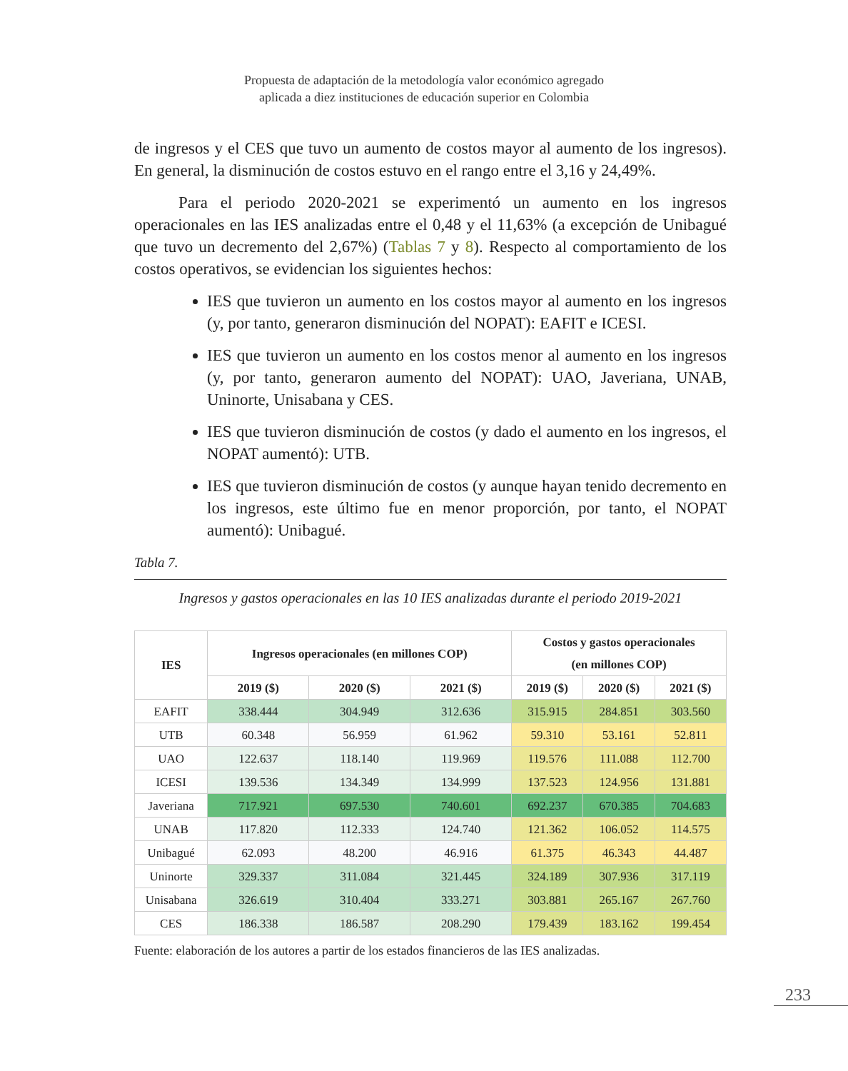Propuesta de adaptación de la metodología valor económico agregado
aplicada a diez instituciones de educación superior en Colombia
de ingresos y el CES que tuvo un aumento de costos mayor al aumento de los ingresos). En general, la disminución de costos estuvo en el rango entre el 3,16 y 24,49%.
Para el periodo 2020-2021 se experimentó un aumento en los ingresos operacionales en las IES analizadas entre el 0,48 y el 11,63% (a excepción de Unibagué que tuvo un decremento del 2,67%) (Tablas 7 y 8). Respecto al comportamiento de los costos operativos, se evidencian los siguientes hechos:
IES que tuvieron un aumento en los costos mayor al aumento en los ingresos (y, por tanto, generaron disminución del NOPAT): EAFIT e ICESI.
IES que tuvieron un aumento en los costos menor al aumento en los ingresos (y, por tanto, generaron aumento del NOPAT): UAO, Javeriana, UNAB, Uninorte, Unisabana y CES.
IES que tuvieron disminución de costos (y dado el aumento en los ingresos, el NOPAT aumentó): UTB.
IES que tuvieron disminución de costos (y aunque hayan tenido decremento en los ingresos, este último fue en menor proporción, por tanto, el NOPAT aumentó): Unibagué.
Tabla 7.
Ingresos y gastos operacionales en las 10 IES analizadas durante el periodo 2019-2021
| IES | Ingresos operacionales (en millones COP) | | | Costos y gastos operacionales (en millones COP) | | |
| --- | --- | --- | --- | --- | --- | --- |
| | 2019 ($) | 2020 ($) | 2021 ($) | 2019 ($) | 2020 ($) | 2021 ($) |
| EAFIT | 338.444 | 304.949 | 312.636 | 315.915 | 284.851 | 303.560 |
| UTB | 60.348 | 56.959 | 61.962 | 59.310 | 53.161 | 52.811 |
| UAO | 122.637 | 118.140 | 119.969 | 119.576 | 111.088 | 112.700 |
| ICESI | 139.536 | 134.349 | 134.999 | 137.523 | 124.956 | 131.881 |
| Javeriana | 717.921 | 697.530 | 740.601 | 692.237 | 670.385 | 704.683 |
| UNAB | 117.820 | 112.333 | 124.740 | 121.362 | 106.052 | 114.575 |
| Unibagué | 62.093 | 48.200 | 46.916 | 61.375 | 46.343 | 44.487 |
| Uninorte | 329.337 | 311.084 | 321.445 | 324.189 | 307.936 | 317.119 |
| Unisabana | 326.619 | 310.404 | 333.271 | 303.881 | 265.167 | 267.760 |
| CES | 186.338 | 186.587 | 208.290 | 179.439 | 183.162 | 199.454 |
Fuente: elaboración de los autores a partir de los estados financieros de las IES analizadas.
233